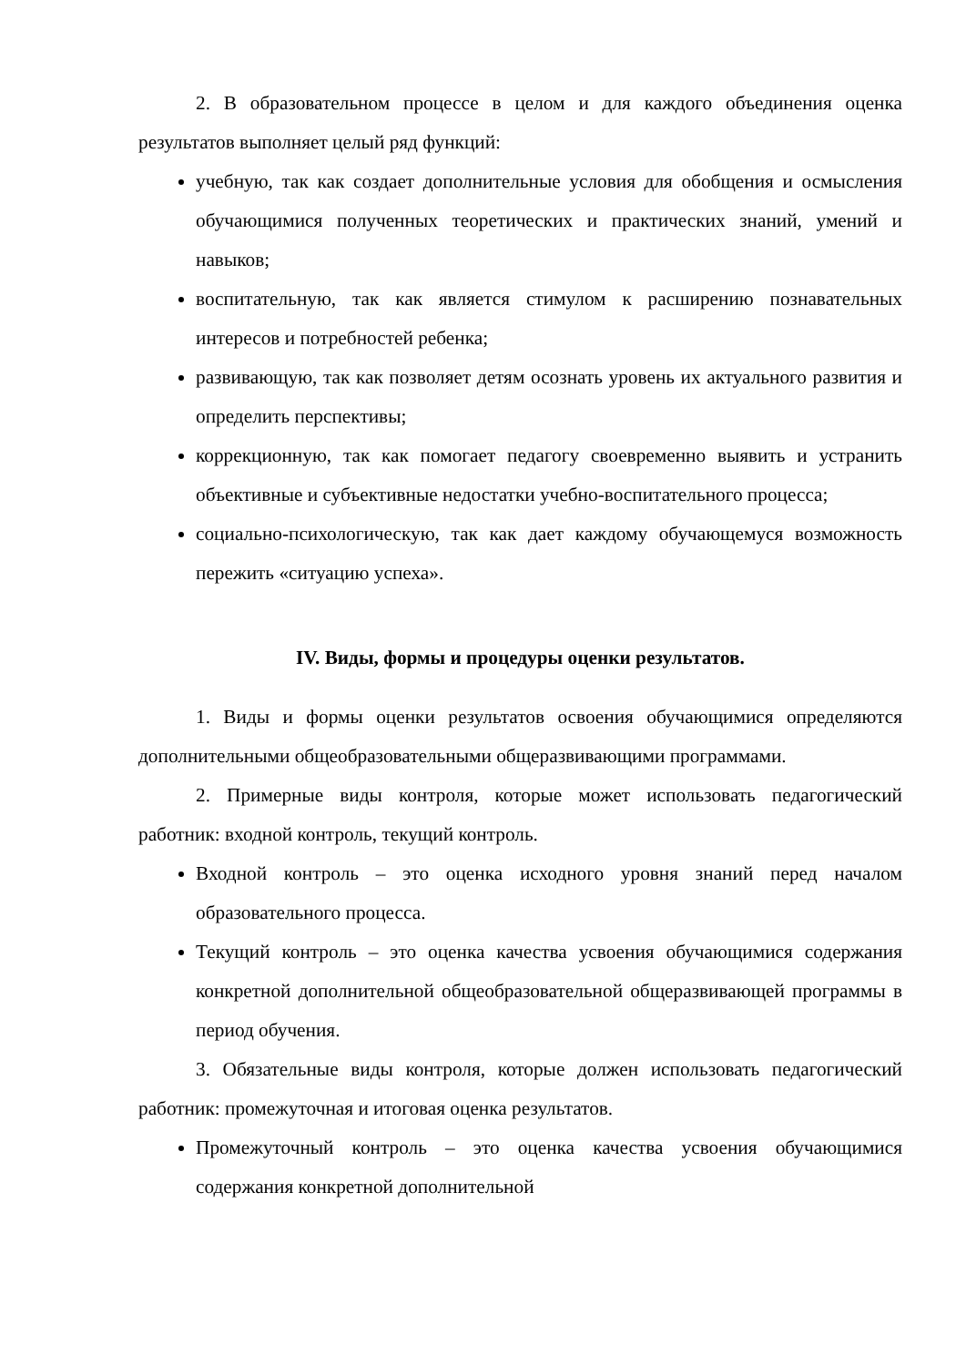2. В образовательном процессе в целом и для каждого объединения оценка результатов выполняет целый ряд функций:
учебную, так как создает дополнительные условия для обобщения и осмысления обучающимися полученных теоретических и практических знаний, умений и навыков;
воспитательную, так как является стимулом к расширению познавательных интересов и потребностей ребенка;
развивающую, так как позволяет детям осознать уровень их актуального развития и определить перспективы;
коррекционную, так как помогает педагогу своевременно выявить и устранить объективные и субъективные недостатки учебно-воспитательного процесса;
социально-психологическую, так как дает каждому обучающемуся возможность пережить «ситуацию успеха».
IV. Виды, формы и процедуры оценки результатов.
1. Виды и формы оценки результатов освоения обучающимися определяются дополнительными общеобразовательными общеразвивающими программами.
2. Примерные виды контроля, которые может использовать педагогический работник: входной контроль, текущий контроль.
Входной контроль – это оценка исходного уровня знаний перед началом образовательного процесса.
Текущий контроль – это оценка качества усвоения обучающимися содержания конкретной дополнительной общеобразовательной общеразвивающей программы в период обучения.
3. Обязательные виды контроля, которые должен использовать педагогический работник: промежуточная и итоговая оценка результатов.
Промежуточный контроль – это оценка качества усвоения обучающимися содержания конкретной дополнительной